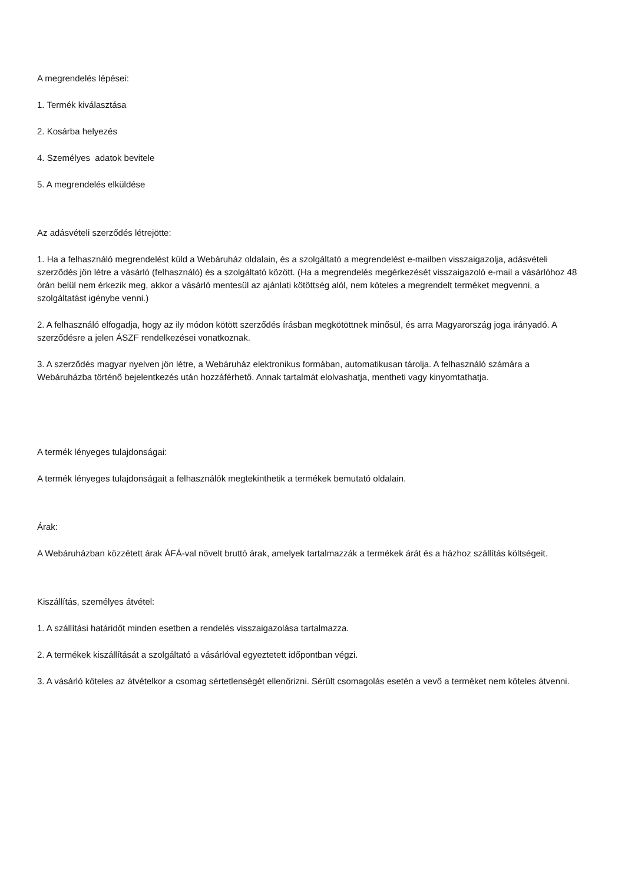A megrendelés lépései:
1. Termék kiválasztása
2. Kosárba helyezés
4. Személyes adatok bevitele
5. A megrendelés elküldése
Az adásvételi szerződés létrejötte:
1. Ha a felhasználó megrendelést küld a Webáruház oldalain, és a szolgáltató a megrendelést e-mailben visszaigazolja, adásvételi szerződés jön létre a vásárló (felhasználó) és a szolgáltató között. (Ha a megrendelés megérkezését visszaigazoló e-mail a vásárlóhoz 48 órán belül nem érkezik meg, akkor a vásárló mentesül az ajánlati kötöttség alól, nem köteles a megrendelt terméket megvenni, a szolgáltatást igénybe venni.)
2. A felhasználó elfogadja, hogy az ily módon kötött szerződés írásban megkötöttnek minősül, és arra Magyarország joga irányadó. A szerződésre a jelen ÁSZF rendelkezései vonatkoznak.
3. A szerződés magyar nyelven jön létre, a Webáruház elektronikus formában, automatikusan tárolja. A felhasználó számára a Webáruházba történő bejelentkezés után hozzáférhető. Annak tartalmát elolvashatja, mentheti vagy kinyomtathatja.
A termék lényeges tulajdonságai:
A termék lényeges tulajdonságait a felhasználók megtekinthetik a termékek bemutató oldalain.
Árak:
A Webáruházban közzétett árak ÁFÁ-val növelt bruttó árak, amelyek tartalmazzák a termékek árát és a házhoz szállítás költségeit.
Kiszállítás, személyes átvétel:
1. A szállítási határidőt minden esetben a rendelés visszaigazolása tartalmazza.
2. A termékek kiszállítását a szolgáltató a vásárlóval egyeztetett időpontban végzi.
3. A vásárló köteles az átvételkor a csomag sértetlenségét ellenőrizni. Sérült csomagolás esetén a vevő a terméket nem köteles átvenni.